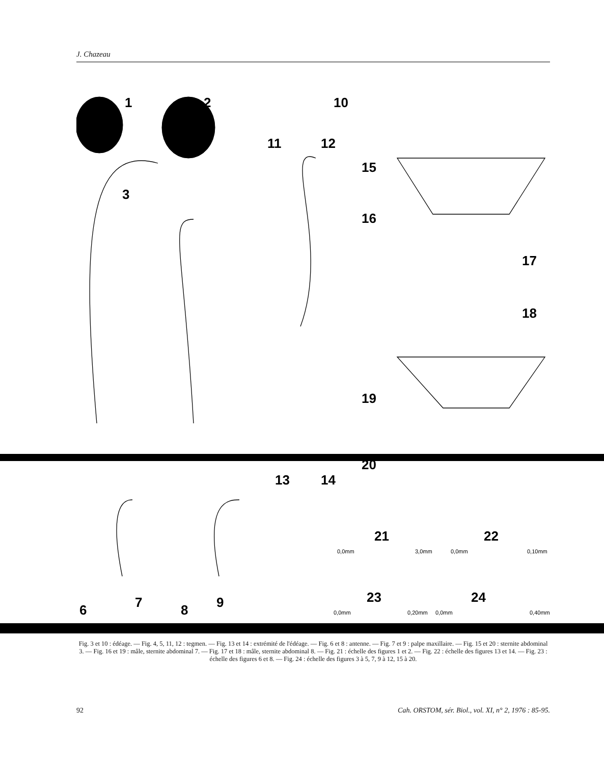J. Chazeau
1
2
10
11
12
15
3
16
17
18
19
20
13
14
6
7
8
9
21
22
23
24
0,0mm
3,0mm
0,0mm
0,10mm
0,0mm
0,20mm
0,0mm
0,40mm
Fig. 3 et 10 : édéage. — Fig. 4, 5, 11, 12 : tegmen. — Fig. 13 et 14 : extrémité de l'édéage. — Fig. 6 et 8 : antenne. — Fig. 7 et 9 : palpe maxillaire. — Fig. 15 et 20 : sternite abdominal 3. — Fig. 16 et 19 : mâle, sternite abdominal 7. — Fig. 17 et 18 : mâle, sternite abdominal 8. — Fig. 21 : échelle des figures 1 et 2. — Fig. 22 : échelle des figures 13 et 14. — Fig. 23 : échelle des figures 6 et 8. — Fig. 24 : échelle des figures 3 à 5, 7, 9 à 12, 15 à 20.
92 Cah. ORSTOM, sér. Biol., vol. XI, n° 2, 1976 : 85-95.